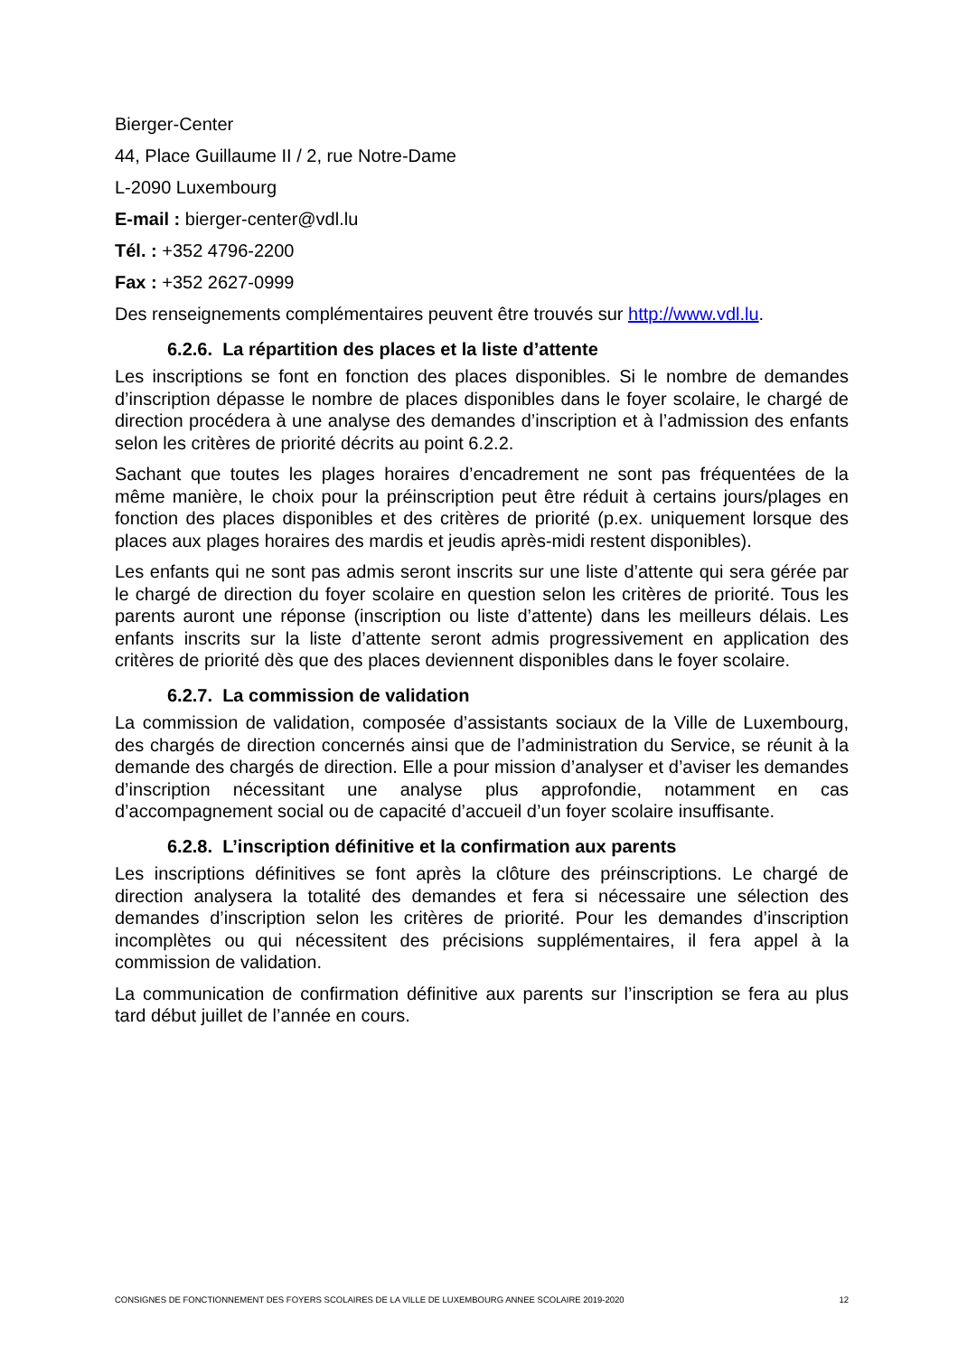Bierger-Center
44, Place Guillaume II / 2, rue Notre-Dame
L-2090 Luxembourg
E-mail : bierger-center@vdl.lu
Tél. : +352 4796-2200
Fax : +352 2627-0999
Des renseignements complémentaires peuvent être trouvés sur http://www.vdl.lu.
6.2.6. La répartition des places et la liste d’attente
Les inscriptions se font en fonction des places disponibles. Si le nombre de demandes d’inscription dépasse le nombre de places disponibles dans le foyer scolaire, le chargé de direction procédera à une analyse des demandes d’inscription et à l’admission des enfants selon les critères de priorité décrits au point 6.2.2.
Sachant que toutes les plages horaires d’encadrement ne sont pas fréquentées de la même manière, le choix pour la préinscription peut être réduit à certains jours/plages en fonction des places disponibles et des critères de priorité (p.ex. uniquement lorsque des places aux plages horaires des mardis et jeudis après-midi restent disponibles).
Les enfants qui ne sont pas admis seront inscrits sur une liste d’attente qui sera gérée par le chargé de direction du foyer scolaire en question selon les critères de priorité. Tous les parents auront une réponse (inscription ou liste d’attente) dans les meilleurs délais. Les enfants inscrits sur la liste d’attente seront admis progressivement en application des critères de priorité dès que des places deviennent disponibles dans le foyer scolaire.
6.2.7. La commission de validation
La commission de validation, composée d’assistants sociaux de la Ville de Luxembourg, des chargés de direction concernés ainsi que de l’administration du Service, se réunit à la demande des chargés de direction. Elle a pour mission d’analyser et d’aviser les demandes d’inscription nécessitant une analyse plus approfondie, notamment en cas d’accompagnement social ou de capacité d’accueil d’un foyer scolaire insuffisante.
6.2.8. L’inscription définitive et la confirmation aux parents
Les inscriptions définitives se font après la clôture des préinscriptions. Le chargé de direction analysera la totalité des demandes et fera si nécessaire une sélection des demandes d’inscription selon les critères de priorité. Pour les demandes d’inscription incomplètes ou qui nécessitent des précisions supplémentaires, il fera appel à la commission de validation.
La communication de confirmation définitive aux parents sur l’inscription se fera au plus tard début juillet de l’année en cours.
CONSIGNES DE FONCTIONNEMENT DES FOYERS SCOLAIRES DE LA VILLE DE LUXEMBOURG ANNEE SCOLAIRE 2019-2020 12